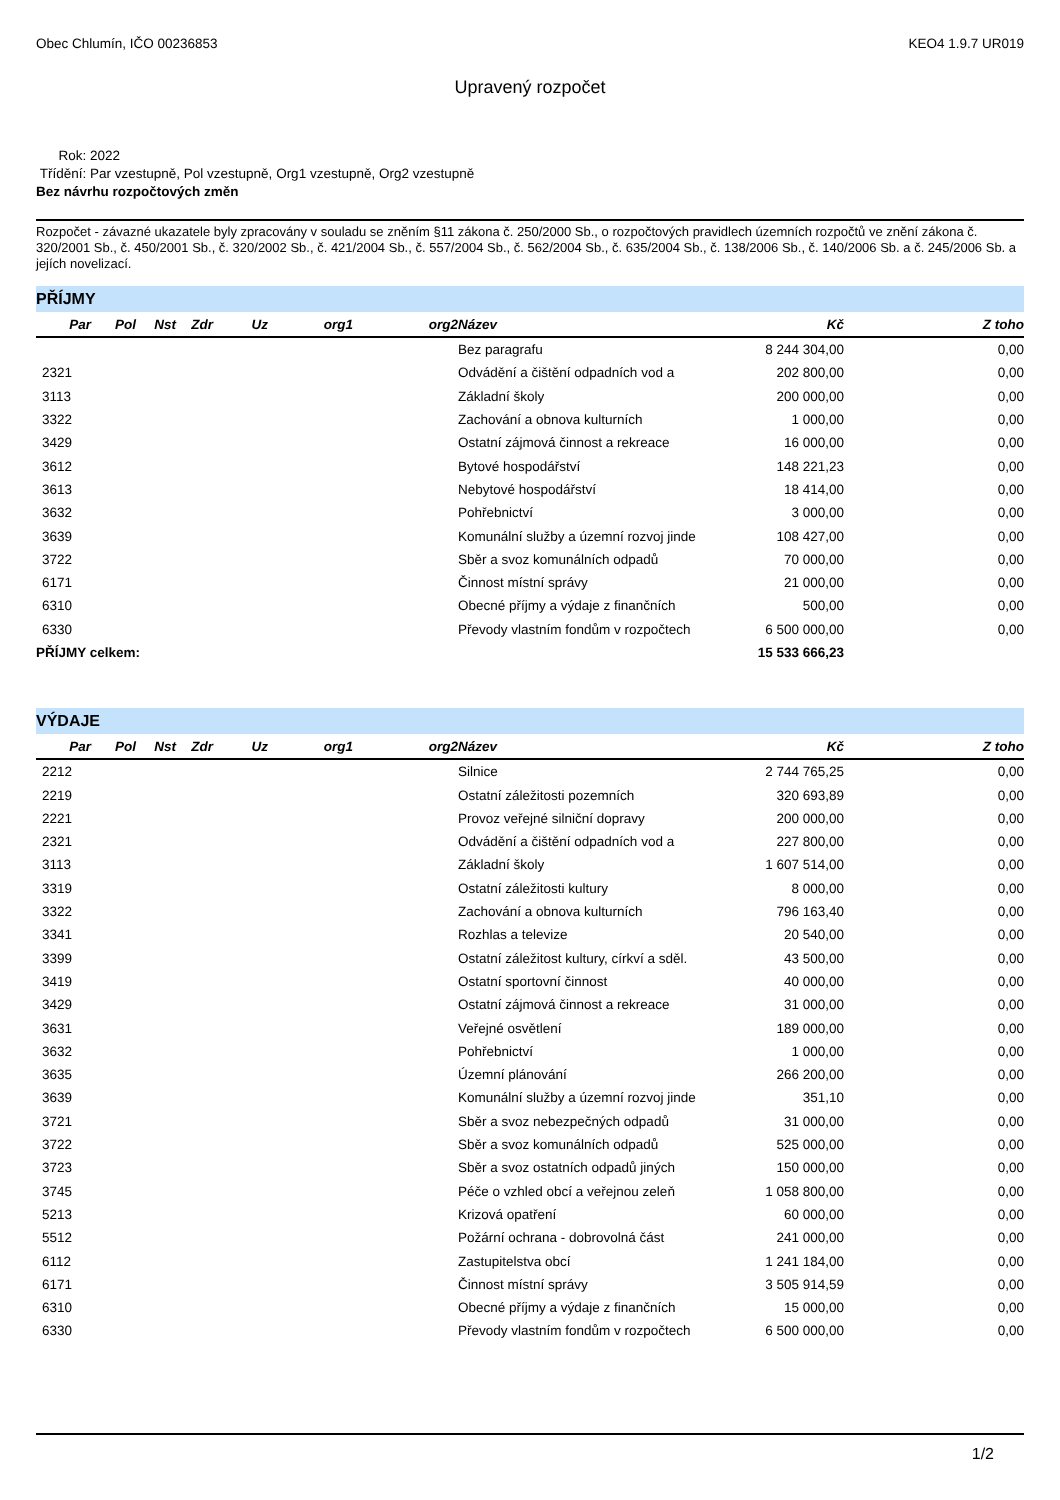Obec Chlumín, IČO 00236853 KEO4 1.9.7 UR019
Upravený rozpočet
Rok: 2022
Třídění: Par vzestupně, Pol vzestupně, Org1 vzestupně, Org2 vzestupně
Bez návrhu rozpočtových změn
Rozpočet - závazné ukazatele byly zpracovány v souladu se zněním §11 zákona č. 250/2000 Sb., o rozpočtových pravidlech územních rozpočtů ve znění zákona č. 320/2001 Sb., č. 450/2001 Sb., č. 320/2002 Sb., č. 421/2004 Sb., č. 557/2004 Sb., č. 562/2004 Sb., č. 635/2004 Sb., č. 138/2006 Sb., č. 140/2006 Sb. a č. 245/2006 Sb. a jejích novelizací.
PŘÍJMY
| Par | Pol | Nst | Zdr | Uz | org1 | org2 | Název | Kč | Z toho |
| --- | --- | --- | --- | --- | --- | --- | --- | --- | --- |
| | | | | | | | Bez paragrafu | 8 244 304,00 | 0,00 |
| 2321 | | | | | | | Odvádění a čištění odpadních vod a | 202 800,00 | 0,00 |
| 3113 | | | | | | | Základní školy | 200 000,00 | 0,00 |
| 3322 | | | | | | | Zachování a obnova kulturních | 1 000,00 | 0,00 |
| 3429 | | | | | | | Ostatní zájmová činnost a rekreace | 16 000,00 | 0,00 |
| 3612 | | | | | | | Bytové hospodářství | 148 221,23 | 0,00 |
| 3613 | | | | | | | Nebytové hospodářství | 18 414,00 | 0,00 |
| 3632 | | | | | | | Pohřebnictví | 3 000,00 | 0,00 |
| 3639 | | | | | | | Komunální služby a územní rozvoj jinde | 108 427,00 | 0,00 |
| 3722 | | | | | | | Sběr a svoz komunálních odpadů | 70 000,00 | 0,00 |
| 6171 | | | | | | | Činnost místní správy | 21 000,00 | 0,00 |
| 6310 | | | | | | | Obecné příjmy a výdaje z finančních | 500,00 | 0,00 |
| 6330 | | | | | | | Převody vlastním fondům v rozpočtech | 6 500 000,00 | 0,00 |
| PŘÍJMY celkem: | | | | | | | | 15 533 666,23 | |
VÝDAJE
| Par | Pol | Nst | Zdr | Uz | org1 | org2 | Název | Kč | Z toho |
| --- | --- | --- | --- | --- | --- | --- | --- | --- | --- |
| 2212 | | | | | | | Silnice | 2 744 765,25 | 0,00 |
| 2219 | | | | | | | Ostatní záležitosti pozemních | 320 693,89 | 0,00 |
| 2221 | | | | | | | Provoz veřejné silniční dopravy | 200 000,00 | 0,00 |
| 2321 | | | | | | | Odvádění a čištění odpadních vod a | 227 800,00 | 0,00 |
| 3113 | | | | | | | Základní školy | 1 607 514,00 | 0,00 |
| 3319 | | | | | | | Ostatní záležitosti kultury | 8 000,00 | 0,00 |
| 3322 | | | | | | | Zachování a obnova kulturních | 796 163,40 | 0,00 |
| 3341 | | | | | | | Rozhlas a televize | 20 540,00 | 0,00 |
| 3399 | | | | | | | Ostatní záležitost kultury, církví a sděl. | 43 500,00 | 0,00 |
| 3419 | | | | | | | Ostatní sportovní činnost | 40 000,00 | 0,00 |
| 3429 | | | | | | | Ostatní zájmová činnost a rekreace | 31 000,00 | 0,00 |
| 3631 | | | | | | | Veřejné osvětlení | 189 000,00 | 0,00 |
| 3632 | | | | | | | Pohřebnictví | 1 000,00 | 0,00 |
| 3635 | | | | | | | Územní plánování | 266 200,00 | 0,00 |
| 3639 | | | | | | | Komunální služby a územní rozvoj jinde | 351,10 | 0,00 |
| 3721 | | | | | | | Sběr a svoz nebezpečných odpadů | 31 000,00 | 0,00 |
| 3722 | | | | | | | Sběr a svoz komunálních odpadů | 525 000,00 | 0,00 |
| 3723 | | | | | | | Sběr a svoz ostatních odpadů jiných | 150 000,00 | 0,00 |
| 3745 | | | | | | | Péče o vzhled obcí a veřejnou zeleň | 1 058 800,00 | 0,00 |
| 5213 | | | | | | | Krizová opatření | 60 000,00 | 0,00 |
| 5512 | | | | | | | Požární ochrana - dobrovolná část | 241 000,00 | 0,00 |
| 6112 | | | | | | | Zastupitelstva obcí | 1 241 184,00 | 0,00 |
| 6171 | | | | | | | Činnost místní správy | 3 505 914,59 | 0,00 |
| 6310 | | | | | | | Obecné příjmy a výdaje z finančních | 15 000,00 | 0,00 |
| 6330 | | | | | | | Převody vlastním fondům v rozpočtech | 6 500 000,00 | 0,00 |
1/2